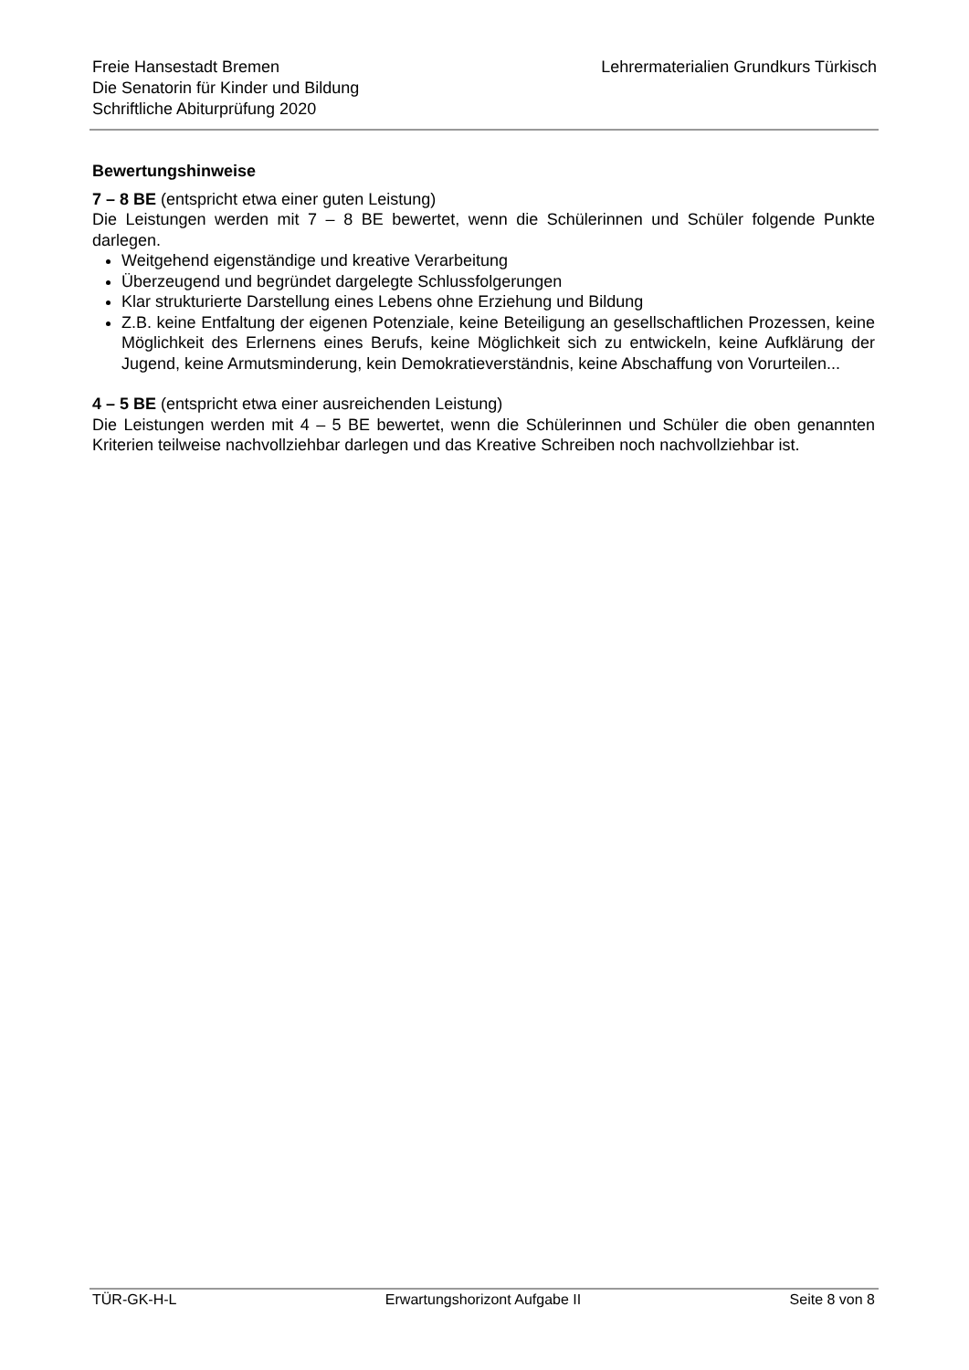Freie Hansestadt Bremen
Die Senatorin für Kinder und Bildung
Schriftliche Abiturprüfung 2020
Lehrermaterialien Grundkurs Türkisch
Bewertungshinweise
7 – 8 BE (entspricht etwa einer guten Leistung)
Die Leistungen werden mit 7 – 8 BE bewertet, wenn die Schülerinnen und Schüler folgende Punkte darlegen.
Weitgehend eigenständige und kreative Verarbeitung
Überzeugend und begründet dargelegte Schlussfolgerungen
Klar strukturierte Darstellung eines Lebens ohne Erziehung und Bildung
Z.B. keine Entfaltung der eigenen Potenziale, keine Beteiligung an gesellschaftlichen Prozessen, keine Möglichkeit des Erlernens eines Berufs, keine Möglichkeit sich zu entwickeln, keine Aufklärung der Jugend, keine Armutsminderung, kein Demokratieverständnis, keine Abschaffung von Vorurteilen...
4 – 5 BE (entspricht etwa einer ausreichenden Leistung)
Die Leistungen werden mit 4 – 5 BE bewertet, wenn die Schülerinnen und Schüler die oben genannten Kriterien teilweise nachvollziehbar darlegen und das Kreative Schreiben noch nachvollziehbar ist.
TÜR-GK-H-L Erwartungshorizont Aufgabe II Seite 8 von 8